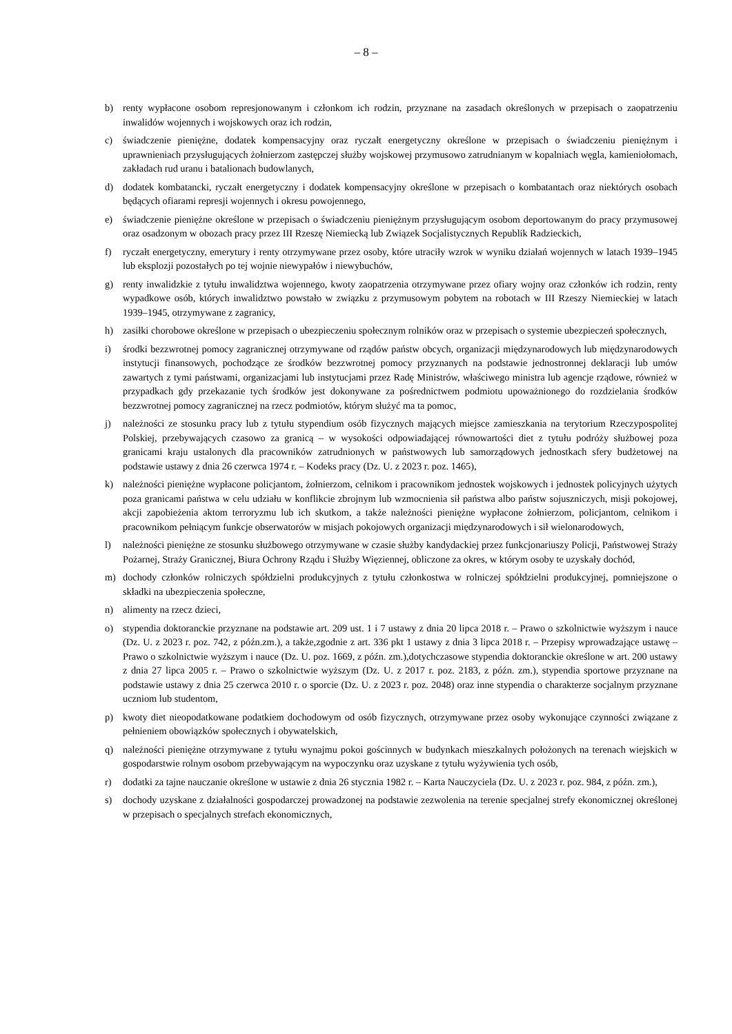– 8 –
b) renty wypłacone osobom represjonowanym i członkom ich rodzin, przyznane na zasadach określonych w przepisach o zaopatrzeniu inwalidów wojennych i wojskowych oraz ich rodzin,
c) świadczenie pieniężne, dodatek kompensacyjny oraz ryczałt energetyczny określone w przepisach o świadczeniu pieniężnym i uprawnieniach przysługujących żołnierzom zastępczej służby wojskowej przymusowo zatrudnianym w kopalniach węgla, kamieniołomach, zakładach rud uranu i batalionach budowlanych,
d) dodatek kombatancki, ryczałt energetyczny i dodatek kompensacyjny określone w przepisach o kombatantach oraz niektórych osobach będących ofiarami represji wojennych i okresu powojennego,
e) świadczenie pieniężne określone w przepisach o świadczeniu pieniężnym przysługującym osobom deportowanym do pracy przymusowej oraz osadzonym w obozach pracy przez III Rzeszę Niemiecką lub Związek Socjalistycznych Republik Radzieckich,
f) ryczałt energetyczny, emerytury i renty otrzymywane przez osoby, które utraciły wzrok w wyniku działań wojennych w latach 1939–1945 lub eksplozji pozostałych po tej wojnie niewypałów i niewybuchów,
g) renty inwalidzkie z tytułu inwalidztwa wojennego, kwoty zaopatrzenia otrzymywane przez ofiary wojny oraz członków ich rodzin, renty wypadkowe osób, których inwalidztwo powstało w związku z przymusowym pobytem na robotach w III Rzeszy Niemieckiej w latach 1939–1945, otrzymywane z zagranicy,
h) zasiłki chorobowe określone w przepisach o ubezpieczeniu społecznym rolników oraz w przepisach o systemie ubezpieczeń społecznych,
i) środki bezzwrotnej pomocy zagranicznej otrzymywane od rządów państw obcych, organizacji międzynarodowych lub międzynarodowych instytucji finansowych, pochodzące ze środków bezzwrotnej pomocy przyznanych na podstawie jednostronnej deklaracji lub umów zawartych z tymi państwami, organizacjami lub instytucjami przez Radę Ministrów, właściwego ministra lub agencje rządowe, również w przypadkach gdy przekazanie tych środków jest dokonywane za pośrednictwem podmiotu upoważnionego do rozdzielania środków bezzwrotnej pomocy zagranicznej na rzecz podmiotów, którym służyć ma ta pomoc,
j) należności ze stosunku pracy lub z tytułu stypendium osób fizycznych mających miejsce zamieszkania na terytorium Rzeczypospolitej Polskiej, przebywających czasowo za granicą – w wysokości odpowiadającej równowartości diet z tytułu podróży służbowej poza granicami kraju ustalonych dla pracowników zatrudnionych w państwowych lub samorządowych jednostkach sfery budżetowej na podstawie ustawy z dnia 26 czerwca 1974 r. – Kodeks pracy (Dz. U. z 2023 r. poz. 1465),
k) należności pieniężne wypłacone policjantom, żołnierzom, celnikom i pracownikom jednostek wojskowych i jednostek policyjnych użytych poza granicami państwa w celu udziału w konflikcie zbrojnym lub wzmocnienia sił państwa albo państw sojuszniczych, misji pokojowej, akcji zapobieżenia aktom terroryzmu lub ich skutkom, a także należności pieniężne wypłacone żołnierzom, policjantom, celnikom i pracownikom pełniącym funkcje obserwatorów w misjach pokojowych organizacji międzynarodowych i sił wielonarodowych,
l) należności pieniężne ze stosunku służbowego otrzymywane w czasie służby kandydackiej przez funkcjonariuszy Policji, Państwowej Straży Pożarnej, Straży Granicznej, Biura Ochrony Rządu i Służby Więziennej, obliczone za okres, w którym osoby te uzyskały dochód,
m) dochody członków rolniczych spółdzielni produkcyjnych z tytułu członkostwa w rolniczej spółdzielni produkcyjnej, pomniejszone o składki na ubezpieczenia społeczne,
n) alimenty na rzecz dzieci,
o) stypendia doktoranckie przyznane na podstawie art. 209 ust. 1 i 7 ustawy z dnia 20 lipca 2018 r. – Prawo o szkolnictwie wyższym i nauce (Dz. U. z 2023 r. poz. 742, z późn.zm.), a także,zgodnie z art. 336 pkt 1 ustawy z dnia 3 lipca 2018 r. – Przepisy wprowadzające ustawę – Prawo o szkolnictwie wyższym i nauce (Dz. U. poz. 1669, z późn. zm.),dotychczasowe stypendia doktoranckie określone w art. 200 ustawy z dnia 27 lipca 2005 r. – Prawo o szkolnictwie wyższym (Dz. U. z 2017 r. poz. 2183, z późn. zm.), stypendia sportowe przyznane na podstawie ustawy z dnia 25 czerwca 2010 r. o sporcie (Dz. U. z 2023 r. poz. 2048) oraz inne stypendia o charakterze socjalnym przyznane uczniom lub studentom,
p) kwoty diet nieopodatkowane podatkiem dochodowym od osób fizycznych, otrzymywane przez osoby wykonujące czynności związane z pełnieniem obowiązków społecznych i obywatelskich,
q) należności pieniężne otrzymywane z tytułu wynajmu pokoi gościnnych w budynkach mieszkalnych położonych na terenach wiejskich w gospodarstwie rolnym osobom przebywającym na wypoczynku oraz uzyskane z tytułu wyżywienia tych osób,
r) dodatki za tajne nauczanie określone w ustawie z dnia 26 stycznia 1982 r. – Karta Nauczyciela (Dz. U. z 2023 r. poz. 984, z późn. zm.),
s) dochody uzyskane z działalności gospodarczej prowadzonej na podstawie zezwolenia na terenie specjalnej strefy ekonomicznej określonej w przepisach o specjalnych strefach ekonomicznych,